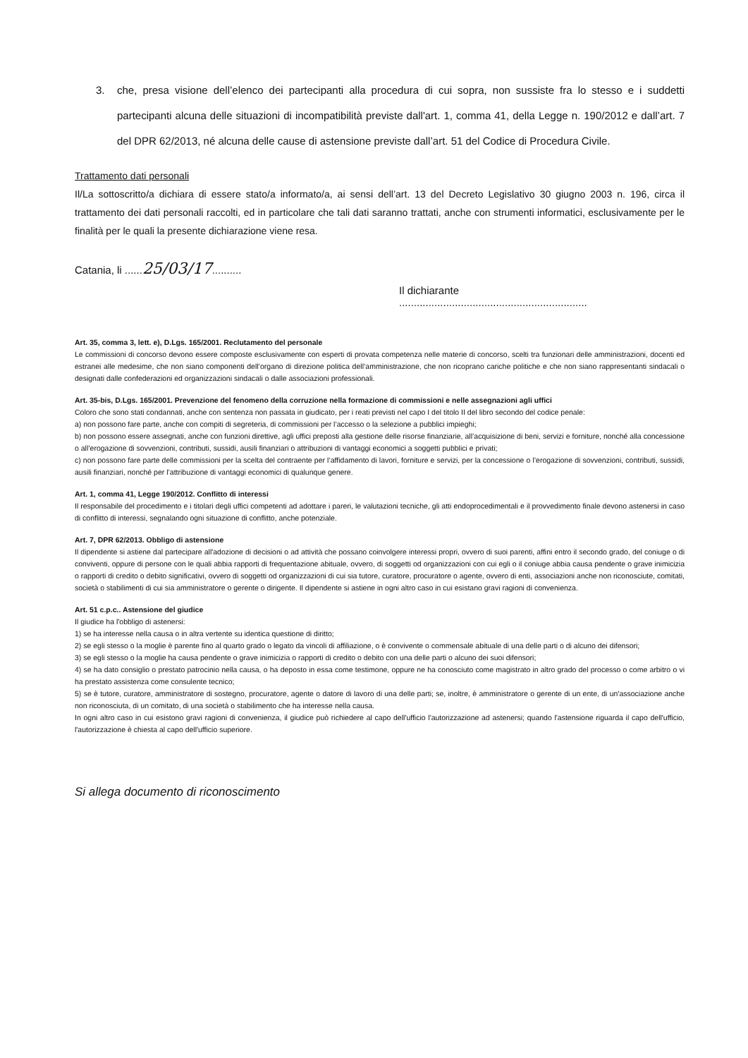3. che, presa visione dell’elenco dei partecipanti alla procedura di cui sopra, non sussiste fra lo stesso e i suddetti partecipanti alcuna delle situazioni di incompatibilità previste dall'art. 1, comma 41, della Legge n. 190/2012 e dall’art. 7 del DPR 62/2013, né alcuna delle cause di astensione previste dall’art. 51 del Codice di Procedura Civile.
Trattamento dati personali
Il/La sottoscritto/a dichiara di essere stato/a informato/a, ai sensi dell’art. 13 del Decreto Legislativo 30 giugno 2003 n. 196, circa il trattamento dei dati personali raccolti, ed in particolare che tali dati saranno trattati, anche con strumenti informatici, esclusivamente per le finalità per le quali la presente dichiarazione viene resa.
Catania, li ......25/03/17..........
Il dichiarante
................................................................
Art. 35, comma 3, lett. e), D.Lgs. 165/2001. Reclutamento del personale
Le commissioni di concorso devono essere composte esclusivamente con esperti di provata competenza nelle materie di concorso, scelti tra funzionari delle amministrazioni, docenti ed estranei alle medesime, che non siano componenti dell’organo di direzione politica dell’amministrazione, che non ricoprano cariche politiche e che non siano rappresentanti sindacali o designati dalle confederazioni ed organizzazioni sindacali o dalle associazioni professionali.
Art. 35-bis, D.Lgs. 165/2001. Prevenzione del fenomeno della corruzione nella formazione di commissioni e nelle assegnazioni agli uffici
Coloro che sono stati condannati, anche con sentenza non passata in giudicato, per i reati previsti nel capo I del titolo II del libro secondo del codice penale:
a) non possono fare parte, anche con compiti di segreteria, di commissioni per l’accesso o la selezione a pubblici impieghi;
b) non possono essere assegnati, anche con funzioni direttive, agli uffici preposti alla gestione delle risorse finanziarie, all’acquisizione di beni, servizi e forniture, nonché alla concessione o all’erogazione di sovvenzioni, contributi, sussidi, ausili finanziari o attribuzioni di vantaggi economici a soggetti pubblici e privati;
c) non possono fare parte delle commissioni per la scelta del contraente per l’affidamento di lavori, forniture e servizi, per la concessione o l’erogazione di sovvenzioni, contributi, sussidi, ausili finanziari, nonché per l’attribuzione di vantaggi economici di qualunque genere.
Art. 1, comma 41, Legge 190/2012. Conflitto di interessi
Il responsabile del procedimento e i titolari degli uffici competenti ad adottare i pareri, le valutazioni tecniche, gli atti endoprocedimentali e il provvedimento finale devono astenersi in caso di conflitto di interessi, segnalando ogni situazione di conflitto, anche potenziale.
Art. 7, DPR 62/2013. Obbligo di astensione
Il dipendente si astiene dal partecipare all'adozione di decisioni o ad attività che possano coinvolgere interessi propri, ovvero di suoi parenti, affini entro il secondo grado, del coniuge o di conviventi, oppure di persone con le quali abbia rapporti di frequentazione abituale, ovvero, di soggetti od organizzazioni con cui egli o il coniuge abbia causa pendente o grave inimicizia o rapporti di credito o debito significativi, ovvero di soggetti od organizzazioni di cui sia tutore, curatore, procuratore o agente, ovvero di enti, associazioni anche non riconosciute, comitati, società o stabilimenti di cui sia amministratore o gerente o dirigente. Il dipendente si astiene in ogni altro caso in cui esistano gravi ragioni di convenienza.
Art. 51 c.p.c.. Astensione del giudice
Il giudice ha l'obbligo di astenersi:
1) se ha interesse nella causa o in altra vertente su identica questione di diritto;
2) se egli stesso o la moglie è parente fino al quarto grado o legato da vincoli di affiliazione, o è convivente o commensale abituale di una delle parti o di alcuno dei difensori;
3) se egli stesso o la moglie ha causa pendente o grave inimicizia o rapporti di credito o debito con una delle parti o alcuno dei suoi difensori;
4) se ha dato consiglio o prestato patrocinio nella causa, o ha deposto in essa come testimone, oppure ne ha conosciuto come magistrato in altro grado del processo o come arbitro o vi ha prestato assistenza come consulente tecnico;
5) se è tutore, curatore, amministratore di sostegno, procuratore, agente o datore di lavoro di una delle parti; se, inoltre, è amministratore o gerente di un ente, di un'associazione anche non riconosciuta, di un comitato, di una società o stabilimento che ha interesse nella causa.
In ogni altro caso in cui esistono gravi ragioni di convenienza, il giudice può richiedere al capo dell'ufficio l'autorizzazione ad astenersi; quando l'astensione riguarda il capo dell'ufficio, l'autorizzazione è chiesta al capo dell'ufficio superiore.
Si allega documento di riconoscimento